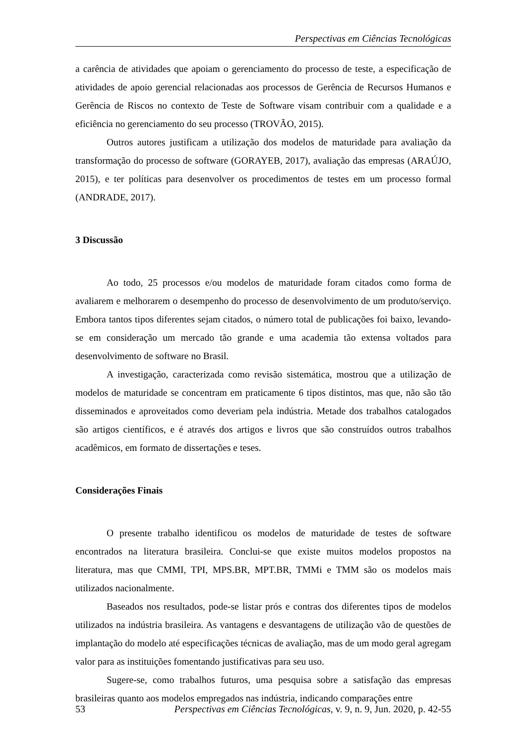Perspectivas em Ciências Tecnológicas
a carência de atividades que apoiam o gerenciamento do processo de teste, a especificação de atividades de apoio gerencial relacionadas aos processos de Gerência de Recursos Humanos e Gerência de Riscos no contexto de Teste de Software visam contribuir com a qualidade e a eficiência no gerenciamento do seu processo (TROVÃO, 2015).
Outros autores justificam a utilização dos modelos de maturidade para avaliação da transformação do processo de software (GORAYEB, 2017), avaliação das empresas (ARAÚJO, 2015), e ter políticas para desenvolver os procedimentos de testes em um processo formal (ANDRADE, 2017).
3 Discussão
Ao todo, 25 processos e/ou modelos de maturidade foram citados como forma de avaliarem e melhorarem o desempenho do processo de desenvolvimento de um produto/serviço. Embora tantos tipos diferentes sejam citados, o número total de publicações foi baixo, levando-se em consideração um mercado tão grande e uma academia tão extensa voltados para desenvolvimento de software no Brasil.
A investigação, caracterizada como revisão sistemática, mostrou que a utilização de modelos de maturidade se concentram em praticamente 6 tipos distintos, mas que, não são tão disseminados e aproveitados como deveriam pela indústria. Metade dos trabalhos catalogados são artigos científicos, e é através dos artigos e livros que são construídos outros trabalhos acadêmicos, em formato de dissertações e teses.
Considerações Finais
O presente trabalho identificou os modelos de maturidade de testes de software encontrados na literatura brasileira. Conclui-se que existe muitos modelos propostos na literatura, mas que CMMI, TPI, MPS.BR, MPT.BR, TMMi e TMM são os modelos mais utilizados nacionalmente.
Baseados nos resultados, pode-se listar prós e contras dos diferentes tipos de modelos utilizados na indústria brasileira. As vantagens e desvantagens de utilização vão de questões de implantação do modelo até especificações técnicas de avaliação, mas de um modo geral agregam valor para as instituições fomentando justificativas para seu uso.
Sugere-se, como trabalhos futuros, uma pesquisa sobre a satisfação das empresas brasileiras quanto aos modelos empregados nas indústria, indicando comparações entre
53 Perspectivas em Ciências Tecnológicas, v. 9, n. 9, Jun. 2020, p. 42-55